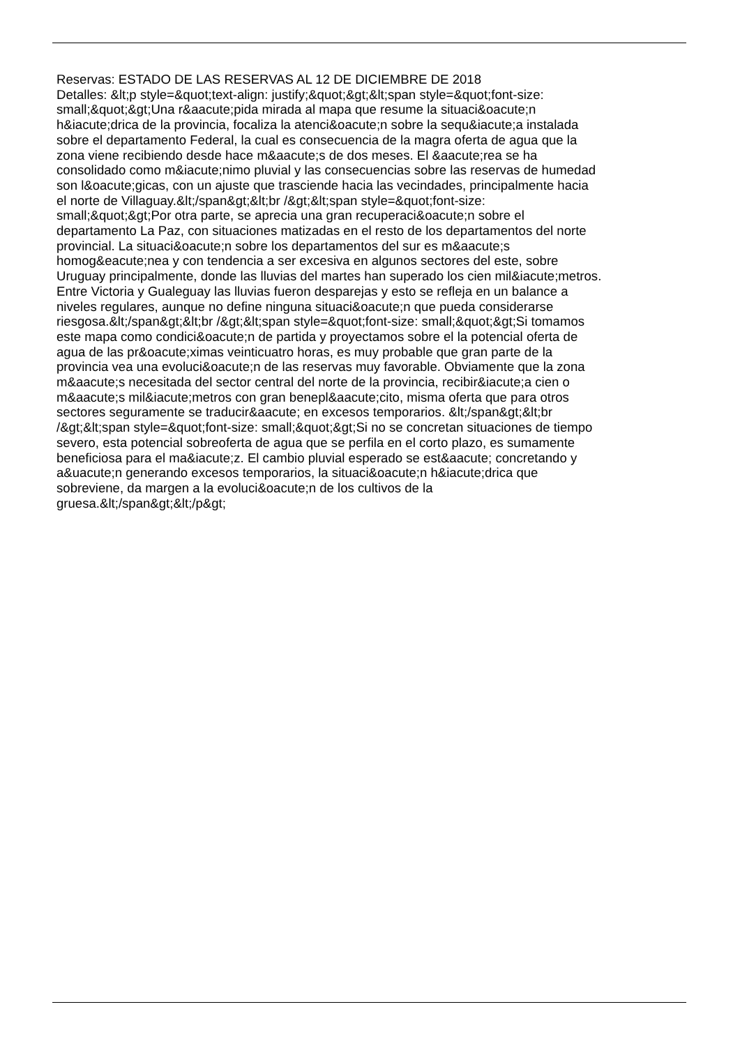Reservas: ESTADO DE LAS RESERVAS AL 12 DE DICIEMBRE DE 2018
Detalles: &lt;p style=&quot;text-align: justify;&quot;&gt;&lt;span style=&quot;font-size:
small;&quot;&gt;Una r&aacute;pida mirada al mapa que resume la situaci&oacute;n
h&iacute;drica de la provincia, focaliza la atenci&oacute;n sobre la sequ&iacute;a instalada
sobre el departamento Federal, la cual es consecuencia de la magra oferta de agua que la
zona viene recibiendo desde hace m&aacute;s de dos meses. El &aacute;rea se ha
consolidado como m&iacute;nimo pluvial y las consecuencias sobre las reservas de humedad
son l&oacute;gicas, con un ajuste que trasciende hacia las vecindades, principalmente hacia
el norte de Villaguay.&lt;/span&gt;&lt;br /&gt;&lt;span style=&quot;font-size:
small;&quot;&gt;Por otra parte, se aprecia una gran recuperaci&oacute;n sobre el
departamento La Paz, con situaciones matizadas en el resto de los departamentos del norte
provincial. La situaci&oacute;n sobre los departamentos del sur es m&aacute;s
homog&eacute;nea y con tendencia a ser excesiva en algunos sectores del este, sobre
Uruguay principalmente, donde las lluvias del martes han superado los cien mil&iacute;metros.
Entre Victoria y Gualeguay las lluvias fueron desparejas y esto se refleja en un balance a
niveles regulares, aunque no define ninguna situaci&oacute;n que pueda considerarse
riesgosa.&lt;/span&gt;&lt;br /&gt;&lt;span style=&quot;font-size: small;&quot;&gt;Si tomamos
este mapa como condici&oacute;n de partida y proyectamos sobre el la potencial oferta de
agua de las pr&oacute;ximas veinticuatro horas, es muy probable que gran parte de la
provincia vea una evoluci&oacute;n de las reservas muy favorable. Obviamente que la zona
m&aacute;s necesitada del sector central del norte de la provincia, recibir&iacute;a cien o
m&aacute;s mil&iacute;metros con gran benepl&aacute;cito, misma oferta que para otros
sectores seguramente se traducir&aacute; en excesos temporarios. &lt;/span&gt;&lt;br
/&gt;&lt;span style=&quot;font-size: small;&quot;&gt;Si no se concretan situaciones de tiempo
severo, esta potencial sobreoferta de agua que se perfila en el corto plazo, es sumamente
beneficiosa para el ma&iacute;z. El cambio pluvial esperado se est&aacute; concretando y
a&uacute;n generando excesos temporarios, la situaci&oacute;n h&iacute;drica que
sobreviene, da margen a la evoluci&oacute;n de los cultivos de la
gruesa.&lt;/span&gt;&lt;/p&gt;